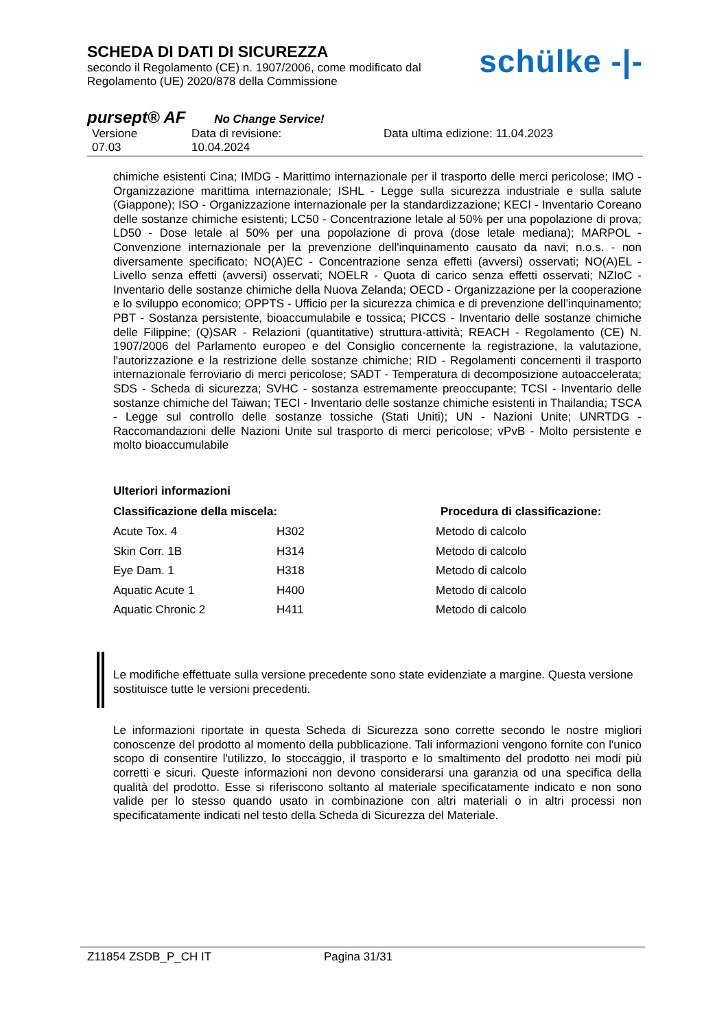SCHEDA DI DATI DI SICUREZZA
secondo il Regolamento (CE) n. 1907/2006, come modificato dal
Regolamento (UE) 2020/878 della Commissione
schülke -|-
pursept® AF No Change Service!
Versione
07.03
Data di revisione:
10.04.2024
Data ultima edizione: 11.04.2023
chimiche esistenti Cina; IMDG - Marittimo internazionale per il trasporto delle merci pericolose; IMO - Organizzazione marittima internazionale; ISHL - Legge sulla sicurezza industriale e sulla salute (Giappone); ISO - Organizzazione internazionale per la standardizzazione; KECI - Inventario Coreano delle sostanze chimiche esistenti; LC50 - Concentrazione letale al 50% per una popolazione di prova; LD50 - Dose letale al 50% per una popolazione di prova (dose letale mediana); MARPOL - Convenzione internazionale per la prevenzione dell'inquinamento causato da navi; n.o.s. - non diversamente specificato; NO(A)EC - Concentrazione senza effetti (avversi) osservati; NO(A)EL - Livello senza effetti (avversi) osservati; NOELR - Quota di carico senza effetti osservati; NZIoC - Inventario delle sostanze chimiche della Nuova Zelanda; OECD - Organizzazione per la cooperazione e lo sviluppo economico; OPPTS - Ufficio per la sicurezza chimica e di prevenzione dell’inquinamento; PBT - Sostanza persistente, bioaccumulabile e tossica; PICCS - Inventario delle sostanze chimiche delle Filippine; (Q)SAR - Relazioni (quantitative) struttura-attività; REACH - Regolamento (CE) N. 1907/2006 del Parlamento europeo e del Consiglio concernente la registrazione, la valutazione, l'autorizzazione e la restrizione delle sostanze chimiche; RID - Regolamenti concernenti il trasporto internazionale ferroviario di merci pericolose; SADT - Temperatura di decomposizione autoaccelerata; SDS - Scheda di sicurezza; SVHC - sostanza estremamente preoccupante; TCSI - Inventario delle sostanze chimiche del Taiwan; TECI - Inventario delle sostanze chimiche esistenti in Thailandia; TSCA - Legge sul controllo delle sostanze tossiche (Stati Uniti); UN - Nazioni Unite; UNRTDG - Raccomandazioni delle Nazioni Unite sul trasporto di merci pericolose; vPvB - Molto persistente e molto bioaccumulabile
Ulteriori informazioni
| Classificazione della miscela: | | Procedura di classificazione: |
| --- | --- | --- |
| Acute Tox. 4 | H302 | Metodo di calcolo |
| Skin Corr. 1B | H314 | Metodo di calcolo |
| Eye Dam. 1 | H318 | Metodo di calcolo |
| Aquatic Acute 1 | H400 | Metodo di calcolo |
| Aquatic Chronic 2 | H411 | Metodo di calcolo |
Le modifiche effettuate sulla versione precedente sono state evidenziate a margine. Questa versione sostituisce tutte le versioni precedenti.
Le informazioni riportate in questa Scheda di Sicurezza sono corrette secondo le nostre migliori conoscenze del prodotto al momento della pubblicazione. Tali informazioni vengono fornite con l'unico scopo di consentire l'utilizzo, lo stoccaggio, il trasporto e lo smaltimento del prodotto nei modi più corretti e sicuri. Queste informazioni non devono considerarsi una garanzia od una specifica della qualità del prodotto. Esse si riferiscono soltanto al materiale specificatamente indicato e non sono valide per lo stesso quando usato in combinazione con altri materiali o in altri processi non specificatamente indicati nel testo della Scheda di Sicurezza del Materiale.
Z11854 ZSDB_P_CH IT Pagina 31/31